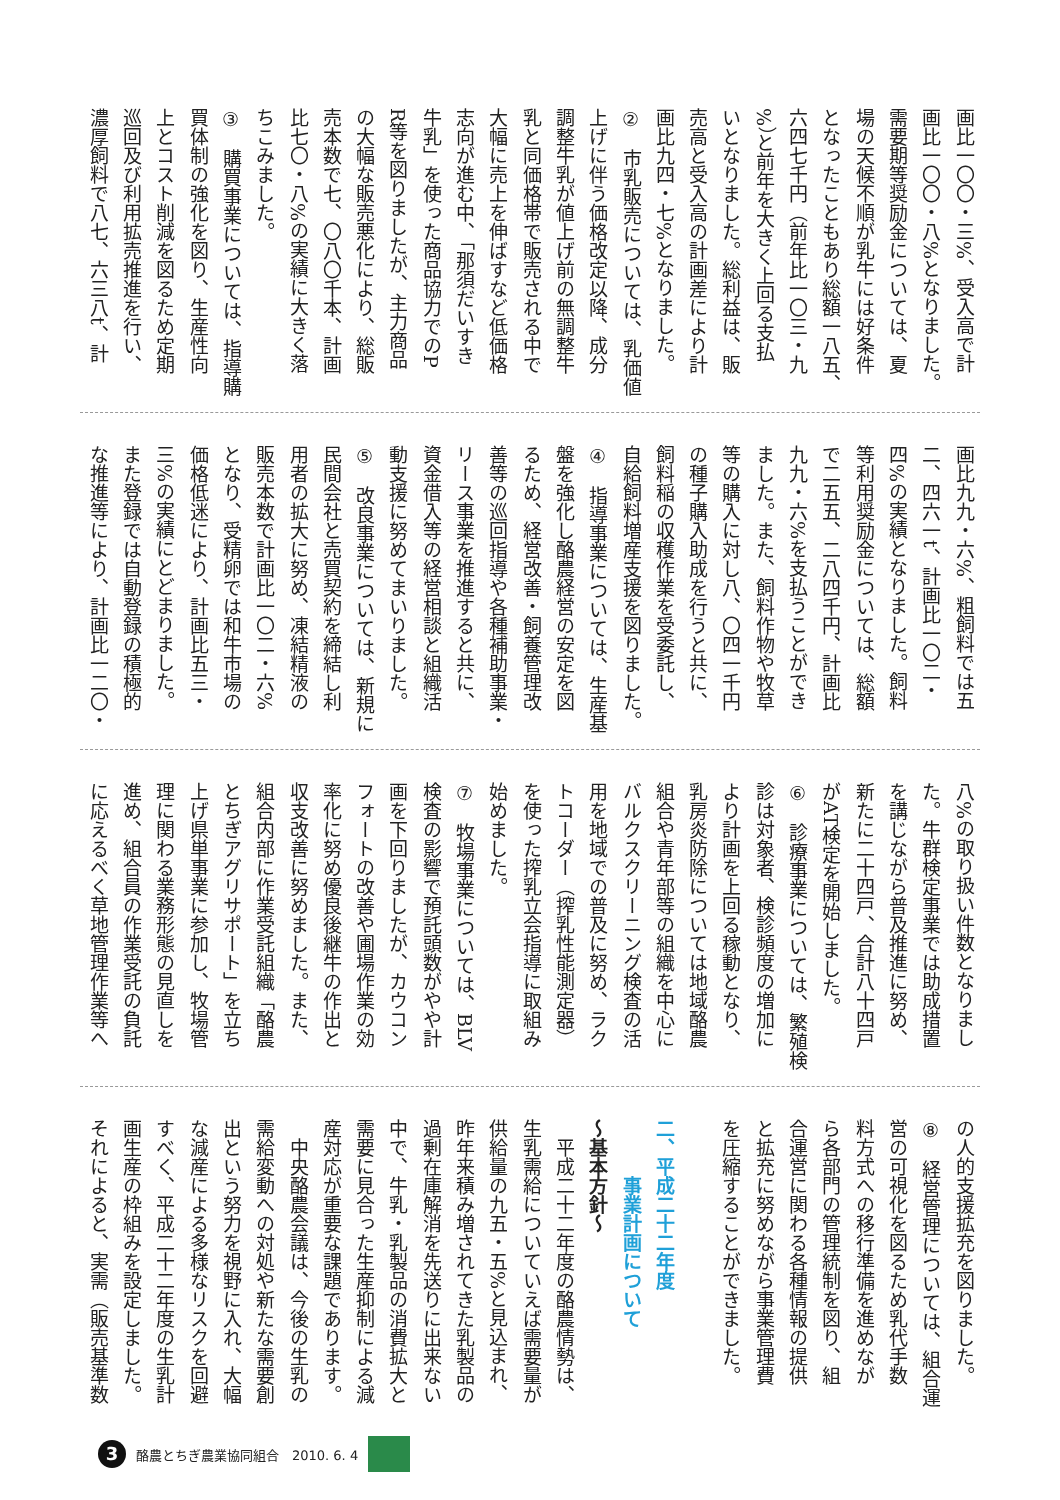画比一〇〇・三%、受入高で計
画比一〇〇・八%となりました。
需要期等奨励金については、夏
場の天候不順が乳牛には好条件
となったこともあり総額一八五、
六四七千円（前年比一〇三・九
%）と前年を大きく上回る支払
いとなりました。総利益は、販
売高と受入高の計画差により計
画比九四・七%となりました。
②　市乳販売については、乳価値
上げに伴う価格改定以降、成分
調整牛乳が値上げ前の無調整牛
乳と同価格帯で販売される中で
大幅に売上を伸ばすなど低価格
志向が進む中、「那須だいすき
牛乳」を使った商品協力でのP
R等を図りましたが、主力商品
の大幅な販売悪化により、総販
売本数で七、〇八〇千本、計画
比七〇・八%の実績に大きく落
ちこみました。
③　購買事業については、指導購
買体制の強化を図り、生産性向
上とコスト削減を図るため定期
巡回及び利用拡売推進を行い、
濃厚飼料で八七、六三八t、計
画比九九・六%、粗飼料では五
二、四六一t、計画比一〇二・
四%の実績となりました。飼料
等利用奨励金については、総額
で二五五、二八四千円、計画比
九九・六%を支払うことができ
ました。また、飼料作物や牧草
等の購入に対し八、〇四一千円
の種子購入助成を行うと共に、
飼料稲の収穫作業を受委託し、
自給飼料増産支援を図りました。
④　指導事業については、生産基
盤を強化し酪農経営の安定を図
るため、経営改善・飼養管理改
善等の巡回指導や各種補助事業・
リース事業を推進すると共に、
資金借入等の経営相談と組織活
動支援に努めてまいりました。
⑤　改良事業については、新規に
民間会社と売買契約を締結し利
用者の拡大に努め、凍結精液の
販売本数で計画比一〇二・六%
となり、受精卵では和牛市場の
価格低迷により、計画比五三・
三%の実績にとどまりました。
また登録では自動登録の積極的
な推進等により、計画比一二〇・
八%の取り扱い件数となりまし
た。牛群検定事業では助成措置
を講じながら普及推進に努め、
新たに二十四戸、合計八十四戸
がAT検定を開始しました。
⑥　診療事業については、繁殖検
診は対象者、検診頻度の増加に
より計画を上回る稼動となり、
乳房炎防除については地域酪農
組合や青年部等の組織を中心に
バルクスクリーニング検査の活
用を地域での普及に努め、ラク
トコーダー（搾乳性能測定器）
を使った搾乳立会指導に取組み
始めました。
⑦　牧場事業については、BLV
検査の影響で預託頭数がやや計
画を下回りましたが、カウコン
フォートの改善や圃場作業の効
率化に努め優良後継牛の作出と
収支改善に努めました。また、
組合内部に作業受託組織「酪農
とちぎアグリサポート」を立ち
上げ県単事業に参加し、牧場管
理に関わる業務形態の見直しを
進め、組合員の作業受託の負託
に応えるべく草地管理作業等へ
の人的支援拡充を図りました。
⑧　経営管理については、組合運
営の可視化を図るため乳代手数
料方式への移行準備を進めなが
ら各部門の管理統制を図り、組
合運営に関わる各種情報の提供
と拡充に努めながら事業管理費
を圧縮することができました。
　
二、平成二十二年度
　　　事業計画について
～基本方針～
　平成二十二年度の酪農情勢は、
生乳需給についていえば需要量が
供給量の九五・五%と見込まれ、
昨年来積み増されてきた乳製品の
過剰在庫解消を先送りに出来ない
中で、牛乳・乳製品の消費拡大と
需要に見合った生産抑制による減
産対応が重要な課題であります。
　中央酪農会議は、今後の生乳の
需給変動への対処や新たな需要創
出という努力を視野に入れ、大幅
な減産による多様なリスクを回避
すべく、平成二十二年度の生乳計
画生産の枠組みを設定しました。
それによると、実需（販売基準数
3
酪農とちぎ農業協同組合　2010. 6. 4